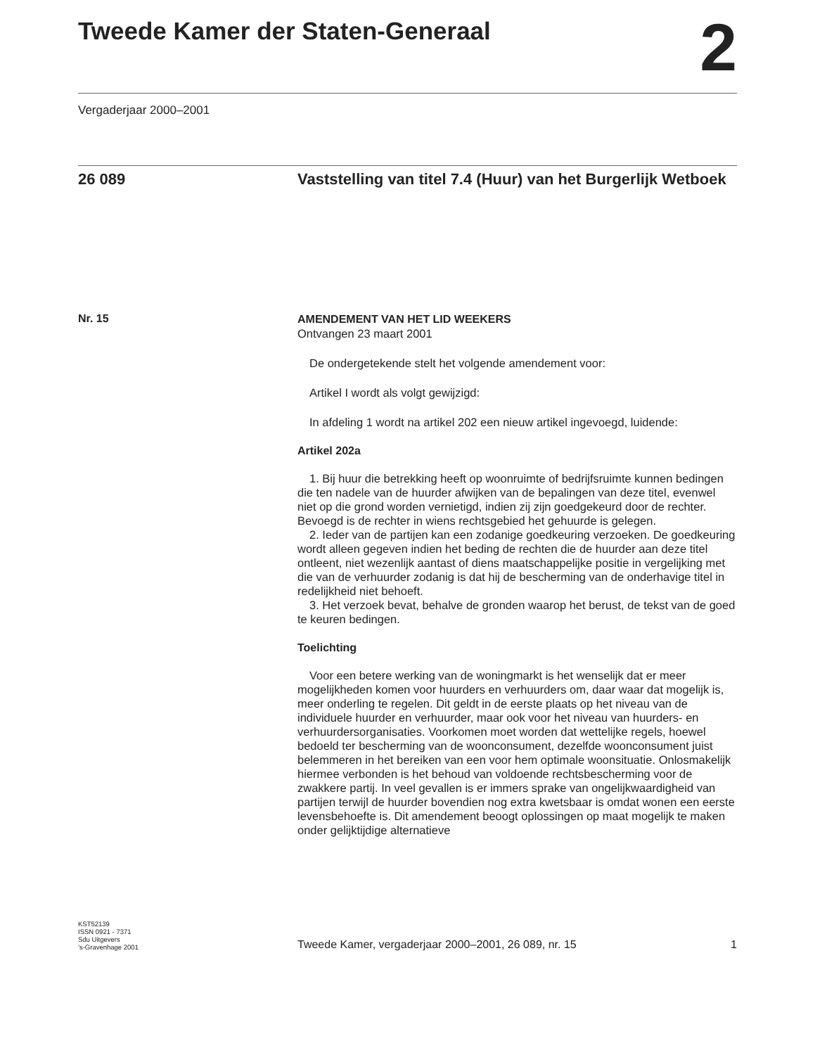Tweede Kamer der Staten-Generaal
2
Vergaderjaar 2000–2001
26 089
Vaststelling van titel 7.4 (Huur) van het Burgerlijk Wetboek
Nr. 15
AMENDEMENT VAN HET LID WEEKERS
Ontvangen 23 maart 2001
De ondergetekende stelt het volgende amendement voor:
Artikel I wordt als volgt gewijzigd:
In afdeling 1 wordt na artikel 202 een nieuw artikel ingevoegd, luidende:
Artikel 202a
1. Bij huur die betrekking heeft op woonruimte of bedrijfsruimte kunnen bedingen die ten nadele van de huurder afwijken van de bepalingen van deze titel, evenwel niet op die grond worden vernietigd, indien zij zijn goedgekeurd door de rechter. Bevoegd is de rechter in wiens rechtsgebied het gehuurde is gelegen.
2. Ieder van de partijen kan een zodanige goedkeuring verzoeken. De goedkeuring wordt alleen gegeven indien het beding de rechten die de huurder aan deze titel ontleent, niet wezenlijk aantast of diens maatschappelijke positie in vergelijking met die van de verhuurder zodanig is dat hij de bescherming van de onderhavige titel in redelijkheid niet behoeft.
3. Het verzoek bevat, behalve de gronden waarop het berust, de tekst van de goed te keuren bedingen.
Toelichting
Voor een betere werking van de woningmarkt is het wenselijk dat er meer mogelijkheden komen voor huurders en verhuurders om, daar waar dat mogelijk is, meer onderling te regelen. Dit geldt in de eerste plaats op het niveau van de individuele huurder en verhuurder, maar ook voor het niveau van huurders- en verhuurdersorganisaties. Voorkomen moet worden dat wettelijke regels, hoewel bedoeld ter bescherming van de woonconsument, dezelfde woonconsument juist belemmeren in het bereiken van een voor hem optimale woonsituatie. Onlosmakelijk hiermee verbonden is het behoud van voldoende rechtsbescherming voor de zwakkere partij. In veel gevallen is er immers sprake van ongelijkwaardigheid van partijen terwijl de huurder bovendien nog extra kwetsbaar is omdat wonen een eerste levensbehoefte is. Dit amendement beoogt oplossingen op maat mogelijk te maken onder gelijktijdige alternatieve
KST52139
ISSN 0921 - 7371
Sdu Uitgevers
’s-Gravenhage 2001
Tweede Kamer, vergaderjaar 2000–2001, 26 089, nr. 15 1